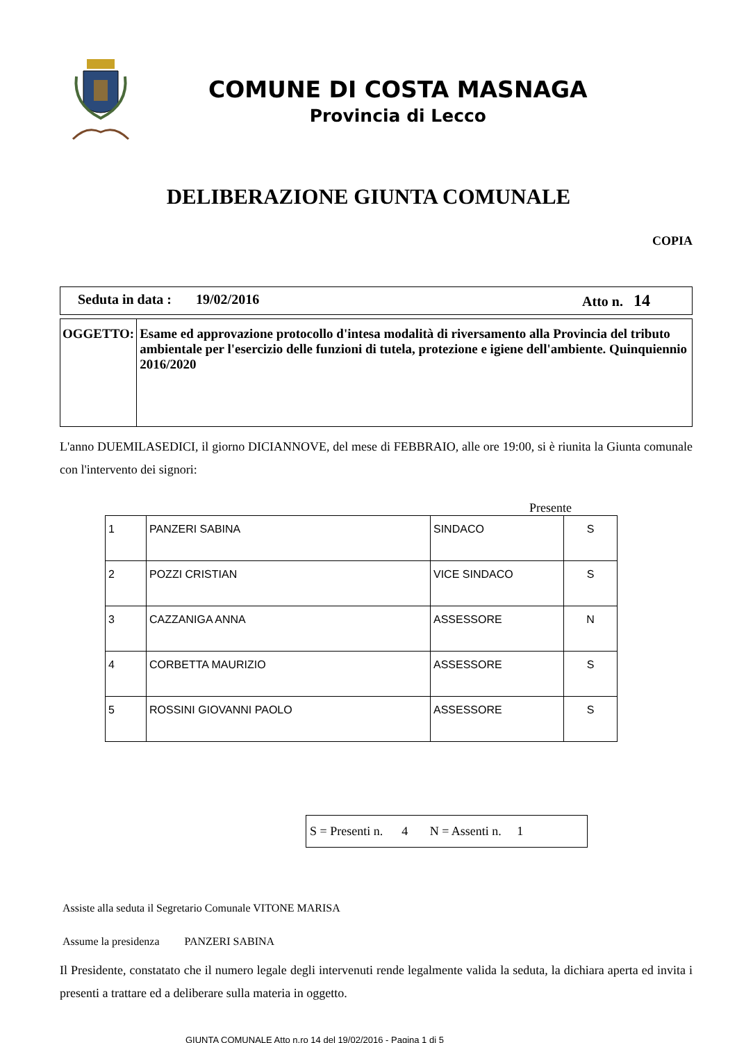COMUNE DI COSTA MASNAGA
Provincia di Lecco
DELIBERAZIONE GIUNTA COMUNALE
COPIA
Seduta in data : 19/02/2016 Atto n. 14
OGGETTO:
Esame ed approvazione protocollo d'intesa modalità di riversamento alla Provincia del tributo ambientale per l'esercizio delle funzioni di tutela, protezione e igiene dell'ambiente. Quinquiennio 2016/2020
L'anno DUEMILASEDICI, il giorno DICIANNOVE, del mese di FEBBRAIO, alle ore 19:00, si è riunita la Giunta comunale con l'intervento dei signori:
Presente
| 1 | PANZERI SABINA | SINDACO | S |
| 2 | POZZI CRISTIAN | VICE SINDACO | S |
| 3 | CAZZANIGA ANNA | ASSESSORE | N |
| 4 | CORBETTA MAURIZIO | ASSESSORE | S |
| 5 | ROSSINI GIOVANNI PAOLO | ASSESSORE | S |
S = Presenti n. 4 N = Assenti n. 1
Assiste alla seduta il Segretario Comunale VITONE MARISA
Assume la presidenza PANZERI SABINA
Il Presidente, constatato che il numero legale degli intervenuti rende legalmente valida la seduta, la dichiara aperta ed invita i presenti a trattare ed a deliberare sulla materia in oggetto.
GIUNTA COMUNALE Atto n.ro 14 del 19/02/2016 - Pagina 1 di 5